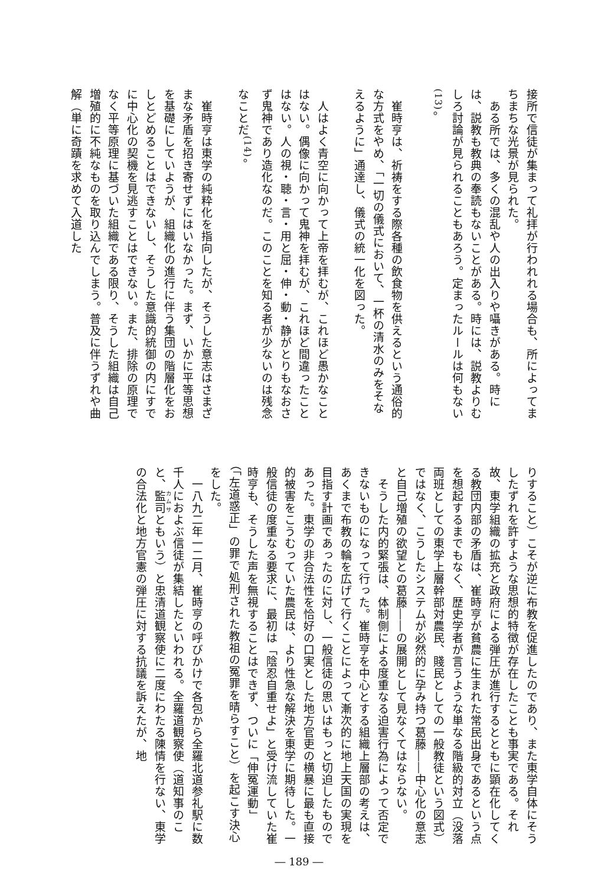接所で信徒が集まって礼拝が行われれる場合も、所によってまちまちな光景が見られた。
　ある所では、多くの混乱や人の出入りや囁きがある。時には、説教も教典の奉読もないことがある。時には、説教よりむしろ討論が見られることもあろう。定まったルールは何もない<sup>(13)</sup>。
　崔時亨は、祈祷をする際各種の飲食物を供えるという通俗的な方式をやめ、「一切の儀式において、一杯の清水のみをそなえるように」通達し、儀式の統一化を図った。
　人はよく青空に向かって上帝を拝むが、これほど愚かなことはない。偶像に向かって鬼神を拝むが、これほど間違ったことはない。人の視・聴・言・用と屈・伸・動・静がとりもなおさず鬼神であり造化なのだ。このことを知る者が少ないのは残念なことだ<sup>(14)</sup>。
　崔時亨は東学の純粋化を指向したが、そうした意志はさまざまな矛盾を招き寄せずにはいなかった。まず、いかに平等思想を基礎にしていようが、組織化の進行に伴う集団の階層化をおしとどめることはできないし、そうした意識的統御の内にすでに中心化の契機を見逃すことはできない。また、排除の原理でなく平等原理に基づいた組織である限り、そうした組織は自己増殖的に不純なものを取り込んでしまう。普及に伴うずれや曲解（単に奇蹟を求めて入道した
りすること）こそが逆に布教を促進したのであり、また東学自体にそうしたずれを許すような思想的特徴が存在したことも事実である。それ故、東学組織の拡充と政府による弾圧が進行するとともに顕在化してくる教団内部の矛盾は、崔時亨が貧農に生まれた常民出身であるという点を想起するまでもなく、歴史学者が言うような単なる階級的対立（没落両班としての東学上層幹部対農民、賤民としての一般教徒という図式）ではなく、こうしたシステムが必然的に孕み持つ葛藤――中心化の意志と自己増殖の欲望との葛藤――の展開として見なくてはならない。
　そうした内的緊張は、体制側による度重なる迫害行為によって否定できないものになって行った。崔時亨を中心とする組織上層部の考えは、あくまで布教の輪を広げて行くことによって漸次的に地上天国の実現を目指す計画であったのに対し、一般信徒の思いはもっと切迫したものであった。東学の非合法性を恰好の口実とした地方官吏の横暴に最も直接的被害をこうむっていた農民は、より性急な解決を東学に期待した。一般信徒の度重なる要求に、最初は「陰忍自重せよ」と受け流していた崔時亨も、そうした声を無視することはできず、ついに「伸冤運動」（「左道惑正」の罪で処刑された教祖の冤罪を晴らすこと）を起こす決心をした。
　一八九二年一二月、崔時亨の呼びかけで各包から全羅北道参礼駅に数千人におよぶ信徒が集結したといわれる。全羅道観察使（道知事のこと、監司ともいう）と忠清道観察使に二度にわたる陳情を行ない、東学の合法化と地方官憲の弾圧に対する抗議を訴えたが、地
― 189 ―